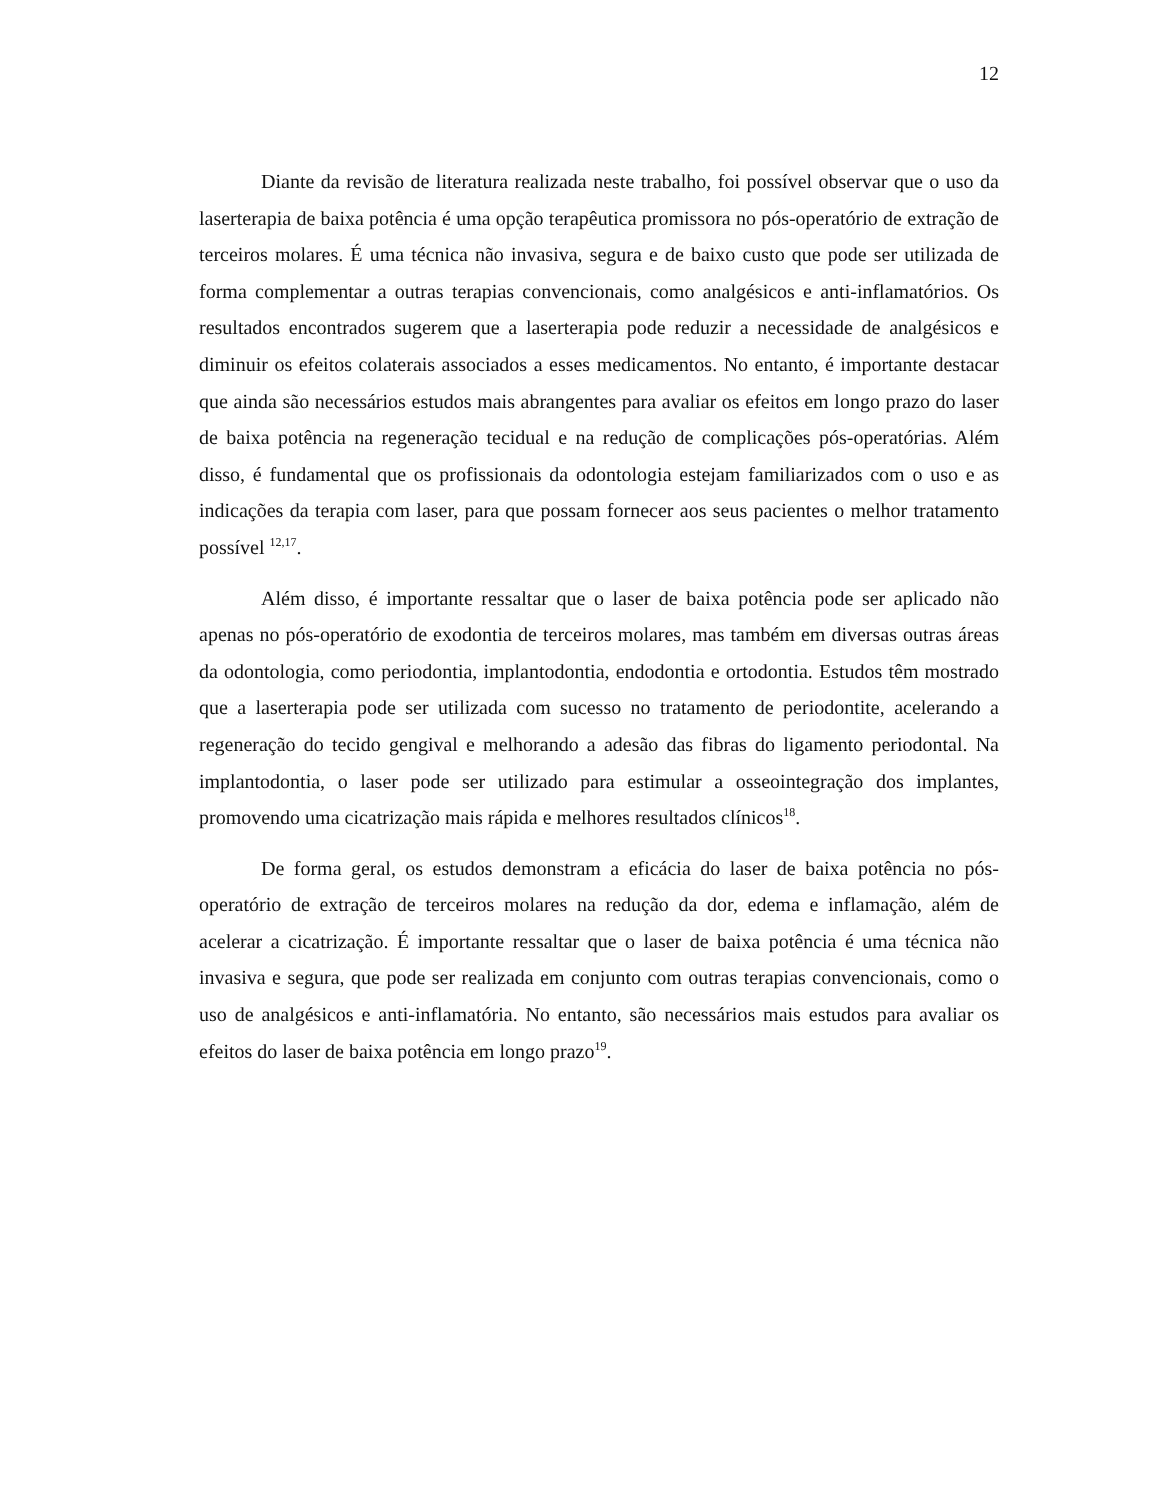12
Diante da revisão de literatura realizada neste trabalho, foi possível observar que o uso da laserterapia de baixa potência é uma opção terapêutica promissora no pós-operatório de extração de terceiros molares. É uma técnica não invasiva, segura e de baixo custo que pode ser utilizada de forma complementar a outras terapias convencionais, como analgésicos e anti-inflamatórios. Os resultados encontrados sugerem que a laserterapia pode reduzir a necessidade de analgésicos e diminuir os efeitos colaterais associados a esses medicamentos. No entanto, é importante destacar que ainda são necessários estudos mais abrangentes para avaliar os efeitos em longo prazo do laser de baixa potência na regeneração tecidual e na redução de complicações pós-operatórias. Além disso, é fundamental que os profissionais da odontologia estejam familiarizados com o uso e as indicações da terapia com laser, para que possam fornecer aos seus pacientes o melhor tratamento possível <sup>12,17</sup>.
Além disso, é importante ressaltar que o laser de baixa potência pode ser aplicado não apenas no pós-operatório de exodontia de terceiros molares, mas também em diversas outras áreas da odontologia, como periodontia, implantodontia, endodontia e ortodontia. Estudos têm mostrado que a laserterapia pode ser utilizada com sucesso no tratamento de periodontite, acelerando a regeneração do tecido gengival e melhorando a adesão das fibras do ligamento periodontal. Na implantodontia, o laser pode ser utilizado para estimular a osseointegração dos implantes, promovendo uma cicatrização mais rápida e melhores resultados clínicos<sup>18</sup>.
De forma geral, os estudos demonstram a eficácia do laser de baixa potência no pós-operatório de extração de terceiros molares na redução da dor, edema e inflamação, além de acelerar a cicatrização. É importante ressaltar que o laser de baixa potência é uma técnica não invasiva e segura, que pode ser realizada em conjunto com outras terapias convencionais, como o uso de analgésicos e anti-inflamatória. No entanto, são necessários mais estudos para avaliar os efeitos do laser de baixa potência em longo prazo<sup>19</sup>.